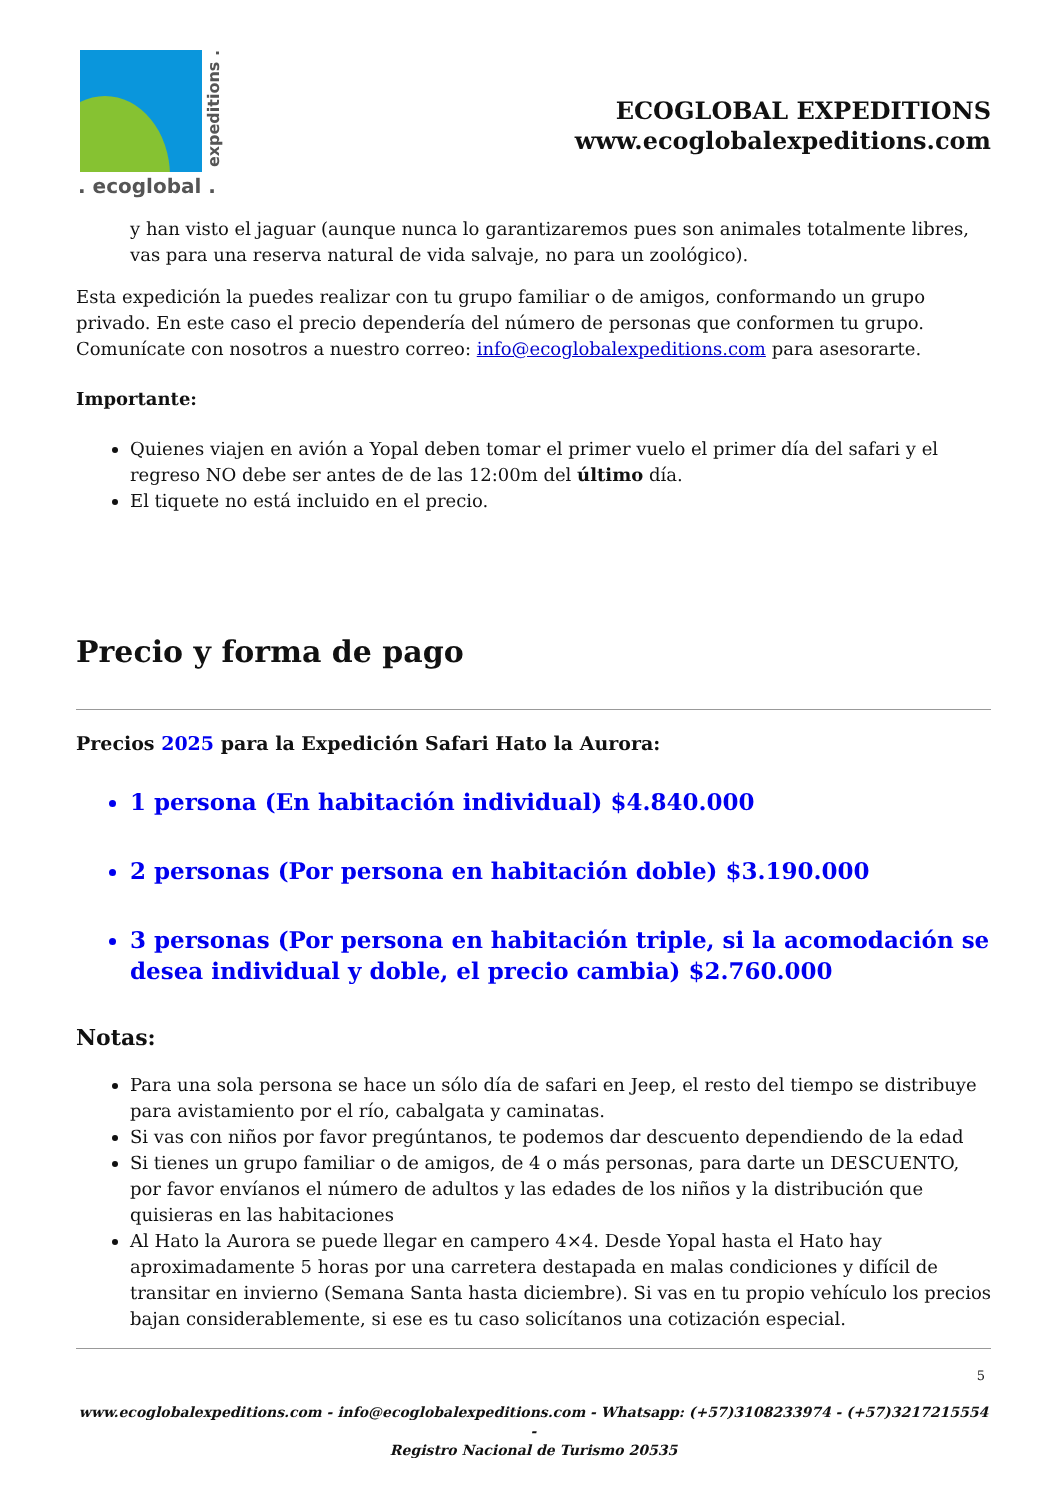expeditions .
. ecoglobal .
ECOGLOBAL EXPEDITIONS
www.ecoglobalexpeditions.com
y han visto el jaguar (aunque nunca lo garantizaremos pues son animales totalmente libres, vas para una reserva natural de vida salvaje, no para un zoológico).
Esta expedición la puedes realizar con tu grupo familiar o de amigos, conformando un grupo privado. En este caso el precio dependería del número de personas que conformen tu grupo. Comunícate con nosotros a nuestro correo: info@ecoglobalexpeditions.com para asesorarte.
Importante:
Quienes viajen en avión a Yopal deben tomar el primer vuelo el primer día del safari y el regreso NO debe ser antes de de las 12:00m del último día.
El tiquete no está incluido en el precio.
Precio y forma de pago
Precios 2025 para la Expedición Safari Hato la Aurora:
1 persona (En habitación individual) $4.840.000
2 personas (Por persona en habitación doble) $3.190.000
3 personas (Por persona en habitación triple, si la acomodación se desea individual y doble, el precio cambia) $2.760.000
Notas:
Para una sola persona se hace un sólo día de safari en Jeep, el resto del tiempo se distribuye para avistamiento por el río, cabalgata y caminatas.
Si vas con niños por favor pregúntanos, te podemos dar descuento dependiendo de la edad
Si tienes un grupo familiar o de amigos, de 4 o más personas, para darte un DESCUENTO, por favor envíanos el número de adultos y las edades de los niños y la distribución que quisieras en las habitaciones
Al Hato la Aurora se puede llegar en campero 4×4. Desde Yopal hasta el Hato hay aproximadamente 5 horas por una carretera destapada en malas condiciones y difícil de transitar en invierno (Semana Santa hasta diciembre). Si vas en tu propio vehículo los precios bajan considerablemente, si ese es tu caso solicítanos una cotización especial.
5
www.ecoglobalexpeditions.com - info@ecoglobalexpeditions.com - Whatsapp: (+57)3108233974 - (+57)3217215554 -
Registro Nacional de Turismo 20535